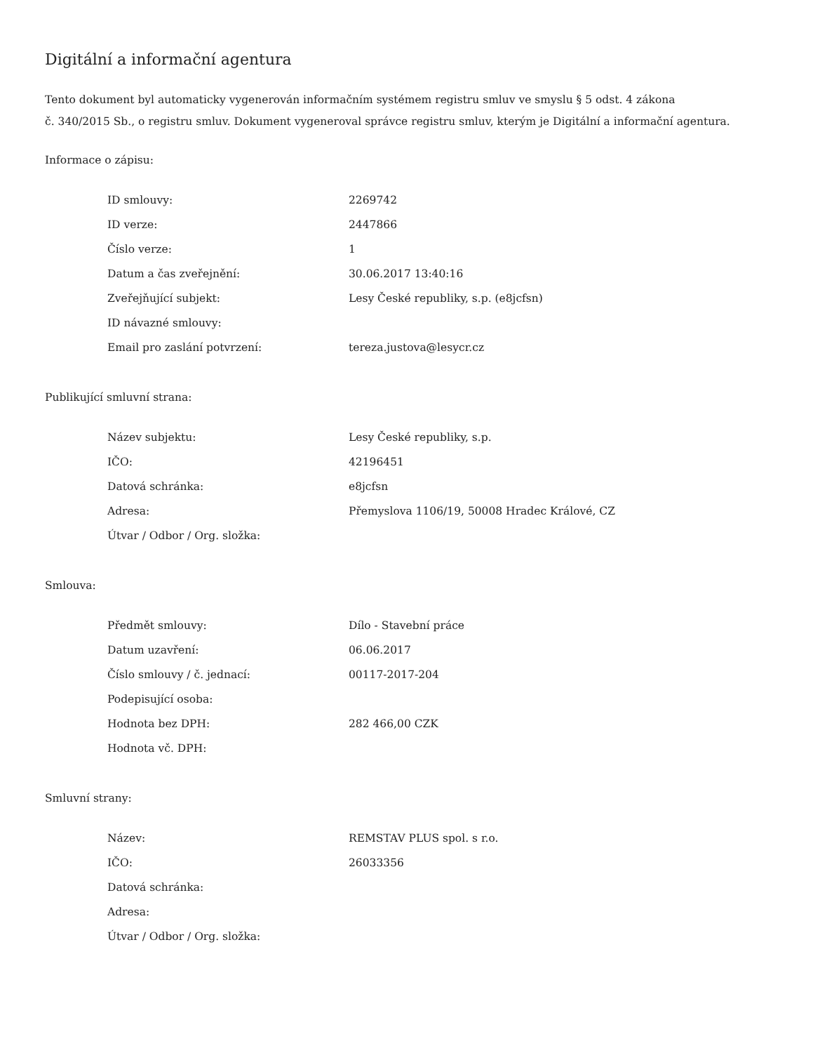Digitální a informační agentura
Tento dokument byl automaticky vygenerován informačním systémem registru smluv ve smyslu § 5 odst. 4 zákona
č. 340/2015 Sb., o registru smluv. Dokument vygeneroval správce registru smluv, kterým je Digitální a informační agentura.
Informace o zápisu:
| ID smlouvy: | 2269742 |
| ID verze: | 2447866 |
| Číslo verze: | 1 |
| Datum a čas zveřejnění: | 30.06.2017 13:40:16 |
| Zveřejňující subjekt: | Lesy České republiky, s.p. (e8jcfsn) |
| ID návazné smlouvy: | |
| Email pro zaslání potvrzení: | tereza.justova@lesycr.cz |
Publikující smluvní strana:
| Název subjektu: | Lesy České republiky, s.p. |
| IČO: | 42196451 |
| Datová schránka: | e8jcfsn |
| Adresa: | Přemyslova 1106/19, 50008 Hradec Králové, CZ |
| Útvar / Odbor / Org. složka: | |
Smlouva:
| Předmět smlouvy: | Dílo - Stavební práce |
| Datum uzavření: | 06.06.2017 |
| Číslo smlouvy / č. jednací: | 00117-2017-204 |
| Podepisující osoba: | |
| Hodnota bez DPH: | 282 466,00 CZK |
| Hodnota vč. DPH: | |
Smluvní strany:
| Název: | REMSTAV PLUS spol. s r.o. |
| IČO: | 26033356 |
| Datová schránka: | |
| Adresa: | |
| Útvar / Odbor / Org. složka: | |